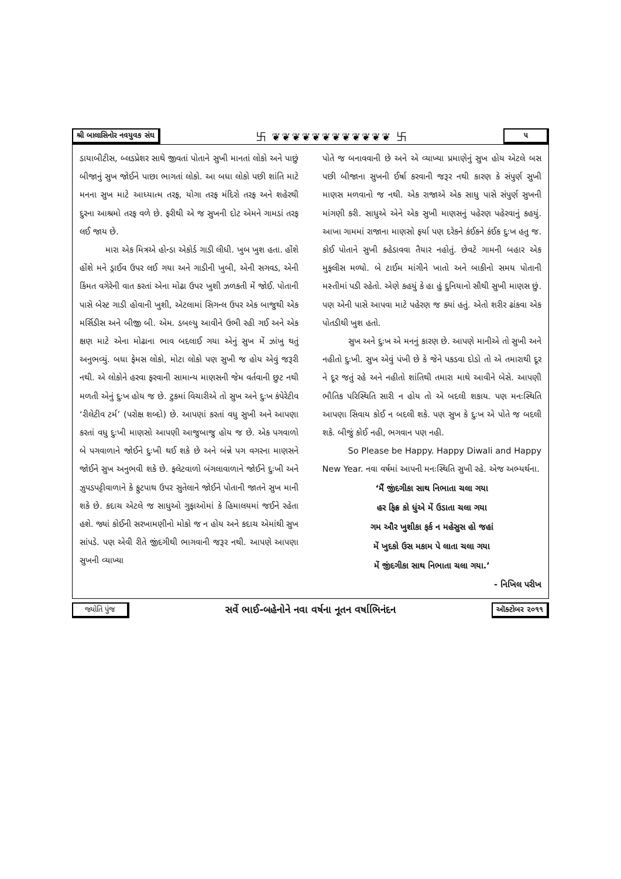શ્રી બાલાસિનોર નવયુવક સંઘ 卐 ❦❦❦❦❦❦❦❦❦❦❦❦ 卐 ૫
ડાયાબીટીસ, બ્લડપ્રેશર સાથે જીવતાં પોતાને સુખી માનતાં લોકો અને પાછું બીજાનું સુખ જોઈને પાછા ભાગતાં લોકો. આ બધા લોકો પછી શાંતિ માટે મનના સુખ માટે આધ્યાત્મ તરફ, યોગા તરફ મંદિરો તરફ અને શહેરથી દુરના આશ્રમો તરફ વળે છે. ફરીથી એ જ સુખની દોટ એમને ગામડાં તરફ લઈ જાય છે.
મારા એક મિત્રએ હોન્ડા એકોર્ડ ગાડી લીધી. ખુબ ખુશ હતા. હોંશે હોંશે મને ડ્રાઈવ ઉપર લઈ ગયા અને ગાડીની ખુબી, એની સગવડ, એની કિંમત વગેરેની વાત કરતાં એના મોઢા ઉપર ખુશી ઝળકતી મેં જોઈ. પોતાની પાસે બેસ્ટ ગાડી હોવાની ખુશી, એટલામાં સિગન્લ ઉપર એક બાજુથી એક મર્સિડીસ અને બીજી બી. એમ. ડબલ્યુ આવીને ઉભી રહી ગઈ અને એક ક્ષણ માટે એના મોઢાના ભાવ બદલાઈ ગયા એનું સુખ મેં ઝાંખુ થતું અનુભવ્યું. બધા ફેમસ લોકો, મોટા લોકો પણ સુખી જ હોય એવું જરૂરી નથી. એ લોકોને હરવા ફરવાની સામાન્ય માણસની જેમ વર્તવાની છુટ નથી મળતી એનું દુઃખ હોય જ છે. ટુકમાં વિચારીએ તો સુખ અને દુઃખ કંપેરેટીવ ‘રીલેટીવ ટર્મ’ (પરોક્ષ શબ્દો) છે. આપણાં કરતાં વધુ સુખી અને આપણા કરતાં વધુ દુઃખી માણસો આપણી આજુબાજુ હોય જ છે. એક પગવાળો બે પગવાળાને જોઈને દુઃખી થઈ શકે છે અને બંન્ને પગ વગરના માણસને જોઈને સુખ અનુભવી શકે છે. ફલેટવાળો બંગલાવાળાને જોઈને દુઃખી અને ઝુપડપટ્ટીવાળાને કે ફુટપાથ ઉપર સુતેલાને જોઈને પોતાની જાતને સુખ માની શકે છે. કદાચ એટલે જ સાધુઓ ગુફાઓમાં કે હિમાલયમાં જઈને રહેતા હશે. જ્યાં કોઈની સરખામણીનો મોકો જ ન હોય અને કદાચ એમાંથી સુખ સાંપડે. પણ એવી રીતે જીંદગીથી ભાગવાની જરૂર નથી. આપણે આપણા સુખની વ્યાખ્યા
પોતે જ બનાવવાની છે અને એ વ્યાખ્યા પ્રમાણેનું સુખ હોય એટલે બસ પછી બીજાના સુખની ઈર્ષા કરવાની જરૂર નથી કારણ કે સંપુર્ણ સુખી માણસ મળવાનો જ નથી. એક રાજાએ એક સાધુ પાસે સંપુર્ણ સુખની માંગણી કરી. સાધુએ એને એક સુખી માણસનું પહેરણ પહેરવાનું કહયું. આખા ગામમાં રાજાના માણસો ફર્યા પણ દરેકને કંઈકને કંઈક દુઃખ હતુ જ. કોઈ પોતાને સુખી કહેડાવવા તૈયાર નહોતું. છેવટે ગામની બહાર એક મુફલીસ મળ્યો. બે ટાઈમ માંગીને ખાતો અને બાકીનો સમય પોતાની મસ્તીમાં પડી રહેતો. એણે કહયું કે હા હું દુનિયાનો સૌથી સુખી માણસ છું. પણ એની પાસે આપવા માટે પહેરણ જ ક્યાં હતું. એતો શરીર ઢાંકવા એક પોતડીથી ખુશ હતો.
સુખ અને દુઃખ એ મનનું કારણ છે. આપણે માનીએ તો સુખી અને નહીતો દુઃખી. સુખ એવું પંખી છે કે જેને પકડવા દોડો તો એ તમારાથી દૂર ને દૂર જતું રહે અને નહીતો શાંતિથી તમારા માથે આવીને બેસે. આપણી ભૌતિક પરિસ્થિતિ સારી ન હોય તો એ બદલી શકાય. પણ મનઃસ્થિતિ આપણા સિવાય કોઈ ન બદલી શકે. પણ સુખ કે દુઃખ એ પોતે જ બદલી શકે. બીજું કોઈ નહી, ભગવાન પણ નહી.
So Please be Happy. Happy Diwali and Happy New Year. નવા વર્ષમાં આપની મનઃસ્થિતિ સુખી રહે. એજ અભ્યર્થના.
‘મૈં જીંદગીકા સાથ નિભાતા ચલા ગયા
હર ફિક્ર કો ધુંએ મેં ઉડાતા ચલા ગયા
ગમ ઔર ખુશીકા ફર્ક ન મહેસુસ હો જહાં
મેં ખુદકો ઉસ મકામ પે લાતા ચલા ગયા
મેં જીંદગીકા સાથ નિભાતા ચલા ગયા.’
- નિખિલ પરીખ
જ્યોતિ પુંજ સર્વે ભાઈ-બહેનોને નવા વર્ષના નૂતન વર્ષાભિનંદન ઑક્ટોબર ૨૦૧૧